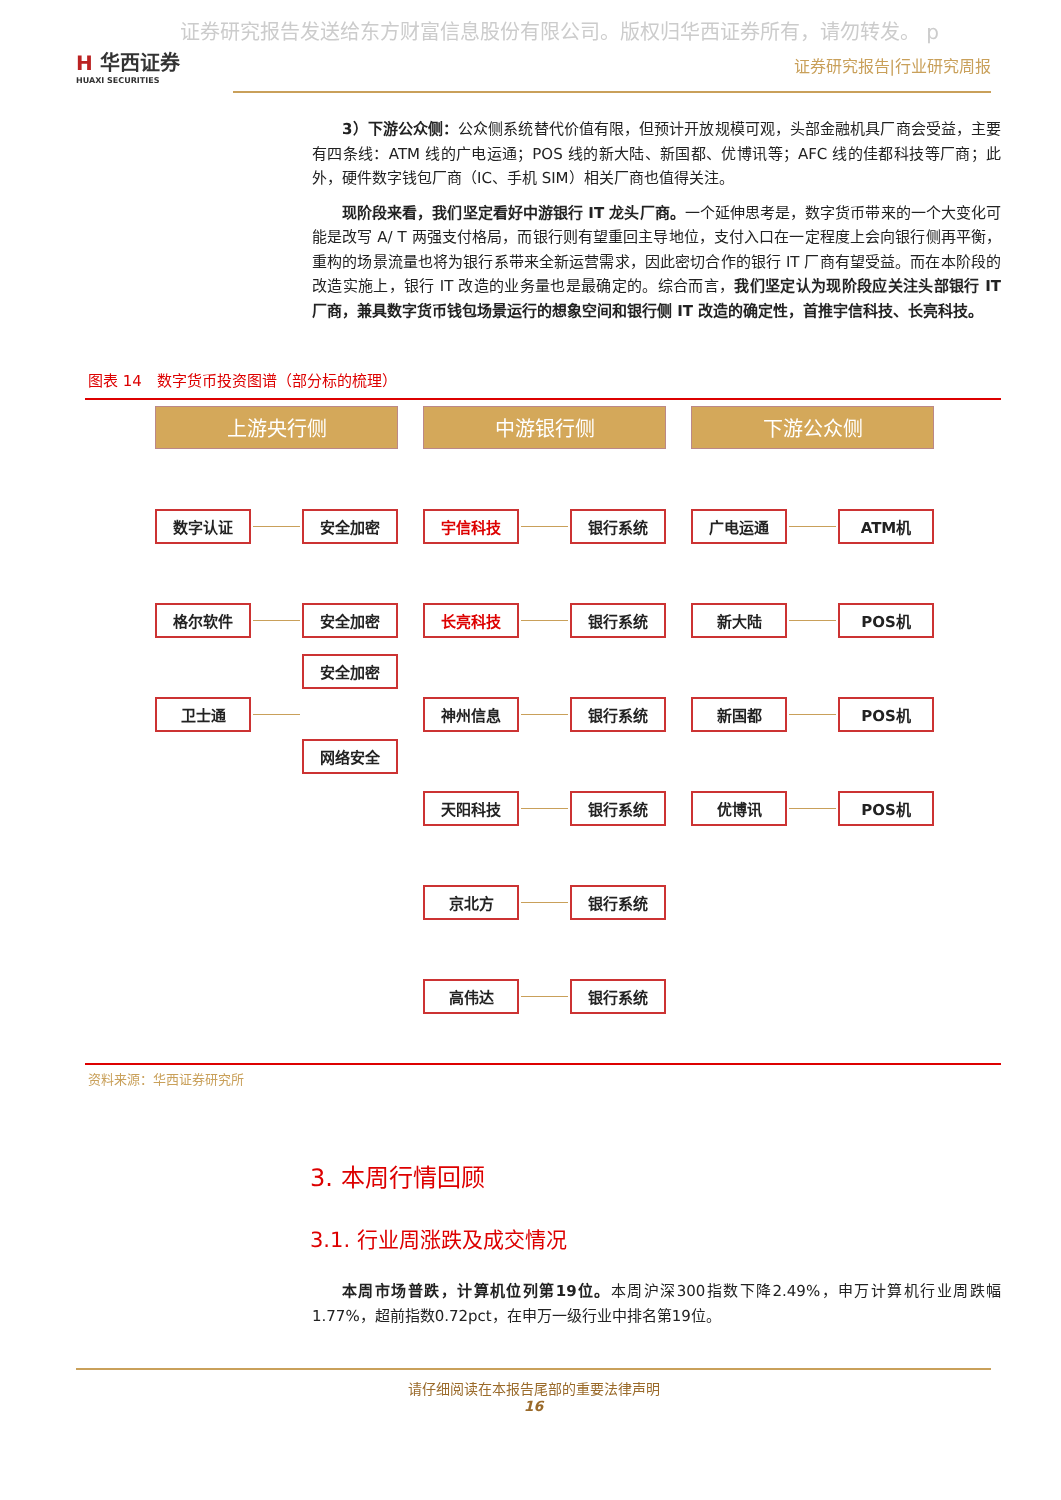证券研究报告发送给东方财富信息股份有限公司。版权归华西证券所有，请勿转发。 p
H 华西证券
HUAXI SECURITIES
证券研究报告|行业研究周报
3）下游公众侧：公众侧系统替代价值有限，但预计开放规模可观，头部金融机具厂商会受益，主要有四条线：ATM 线的广电运通；POS 线的新大陆、新国都、优博讯等；AFC 线的佳都科技等厂商；此外，硬件数字钱包厂商（IC、手机 SIM）相关厂商也值得关注。
现阶段来看，我们坚定看好中游银行 IT 龙头厂商。一个延伸思考是，数字货币带来的一个大变化可能是改写 A/ T 两强支付格局，而银行则有望重回主导地位，支付入口在一定程度上会向银行侧再平衡，重构的场景流量也将为银行系带来全新运营需求，因此密切合作的银行 IT 厂商有望受益。而在本阶段的改造实施上，银行 IT 改造的业务量也是最确定的。综合而言，我们坚定认为现阶段应关注头部银行 IT 厂商，兼具数字货币钱包场景运行的想象空间和银行侧 IT 改造的确定性，首推宇信科技、长亮科技。
图表 14　数字货币投资图谱（部分标的梳理）
上游央行侧
数字认证 安全加密
格尔软件 安全加密
卫士通
安全加密
网络安全
中游银行侧
宇信科技 银行系统
长亮科技 银行系统
神州信息 银行系统
天阳科技 银行系统
京北方 银行系统
高伟达 银行系统
下游公众侧
广电运通 ATM机
新大陆 POS机
新国都 POS机
优博讯 POS机
资料来源：华西证券研究所
3. 本周行情回顾
3.1. 行业周涨跌及成交情况
本周市场普跌，计算机位列第19位。本周沪深300指数下降2.49%，申万计算机行业周跌幅1.77%，超前指数0.72pct，在申万一级行业中排名第19位。
请仔细阅读在本报告尾部的重要法律声明
16